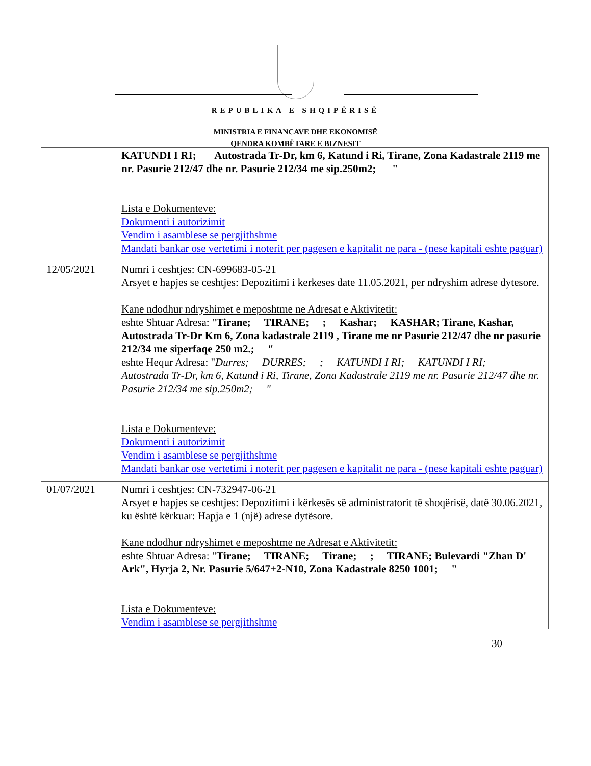REPUBLIKA E SHQIPËRISË
MINISTRIA E FINANCAVE DHE EKONOMISË
QENDRA KOMBËTARE E BIZNESIT
| | KATUNDI I RI; Autostrada Tr-Dr, km 6, Katund i Ri, Tirane, Zona Kadastrale 2119 me nr. Pasurie 212/47 dhe nr. Pasurie 212/34 me sip.250m2; " Lista e Dokumenteve: Dokumenti i autorizimit Vendim i asamblese se pergjithshme Mandati bankar ose vertetimi i noterit per pagesen e kapitalit ne para - (nese kapitali eshte paguar) |
| 12/05/2021 | Numri i ceshtjes: CN-699683-05-21 Arsyet e hapjes se ceshtjes: Depozitimi i kerkeses date 11.05.2021, per ndryshim adrese dytesore. Kane ndodhur ndryshimet e meposhtme ne Adresat e Aktivitetit: eshte Shtuar Adresa: " Tirane; TIRANE; ; Kashar; KASHAR; Tirane, Kashar, Autostrada Tr-Dr Km 6, Zona kadastrale 2119 , Tirane me nr Pasurie 212/47 dhe nr pasurie 212/34 me siperfaqe 250 m2.; " eshte Hequr Adresa: " Durres; DURRES; ; KATUNDI I RI; KATUNDI I RI; Autostrada Tr-Dr, km 6, Katund i Ri, Tirane, Zona Kadastrale 2119 me nr. Pasurie 212/47 dhe nr. Pasurie 212/34 me sip.250m2; " Lista e Dokumenteve: Dokumenti i autorizimit Vendim i asamblese se pergjithshme Mandati bankar ose vertetimi i noterit per pagesen e kapitalit ne para - (nese kapitali eshte paguar) |
| 01/07/2021 | Numri i ceshtjes: CN-732947-06-21 Arsyet e hapjes se ceshtjes: Depozitimi i kërkesës së administratorit të shoqërisë, datë 30.06.2021, ku është kërkuar: Hapja e 1 (një) adrese dytësore. Kane ndodhur ndryshimet e meposhtme ne Adresat e Aktivitetit: eshte Shtuar Adresa: " Tirane; TIRANE; Tirane; ; TIRANE; Bulevardi "Zhan D' Ark", Hyrja 2, Nr. Pasurie 5/647+2-N10, Zona Kadastrale 8250 1001; " Lista e Dokumenteve: Vendim i asamblese se pergjithshme |
30